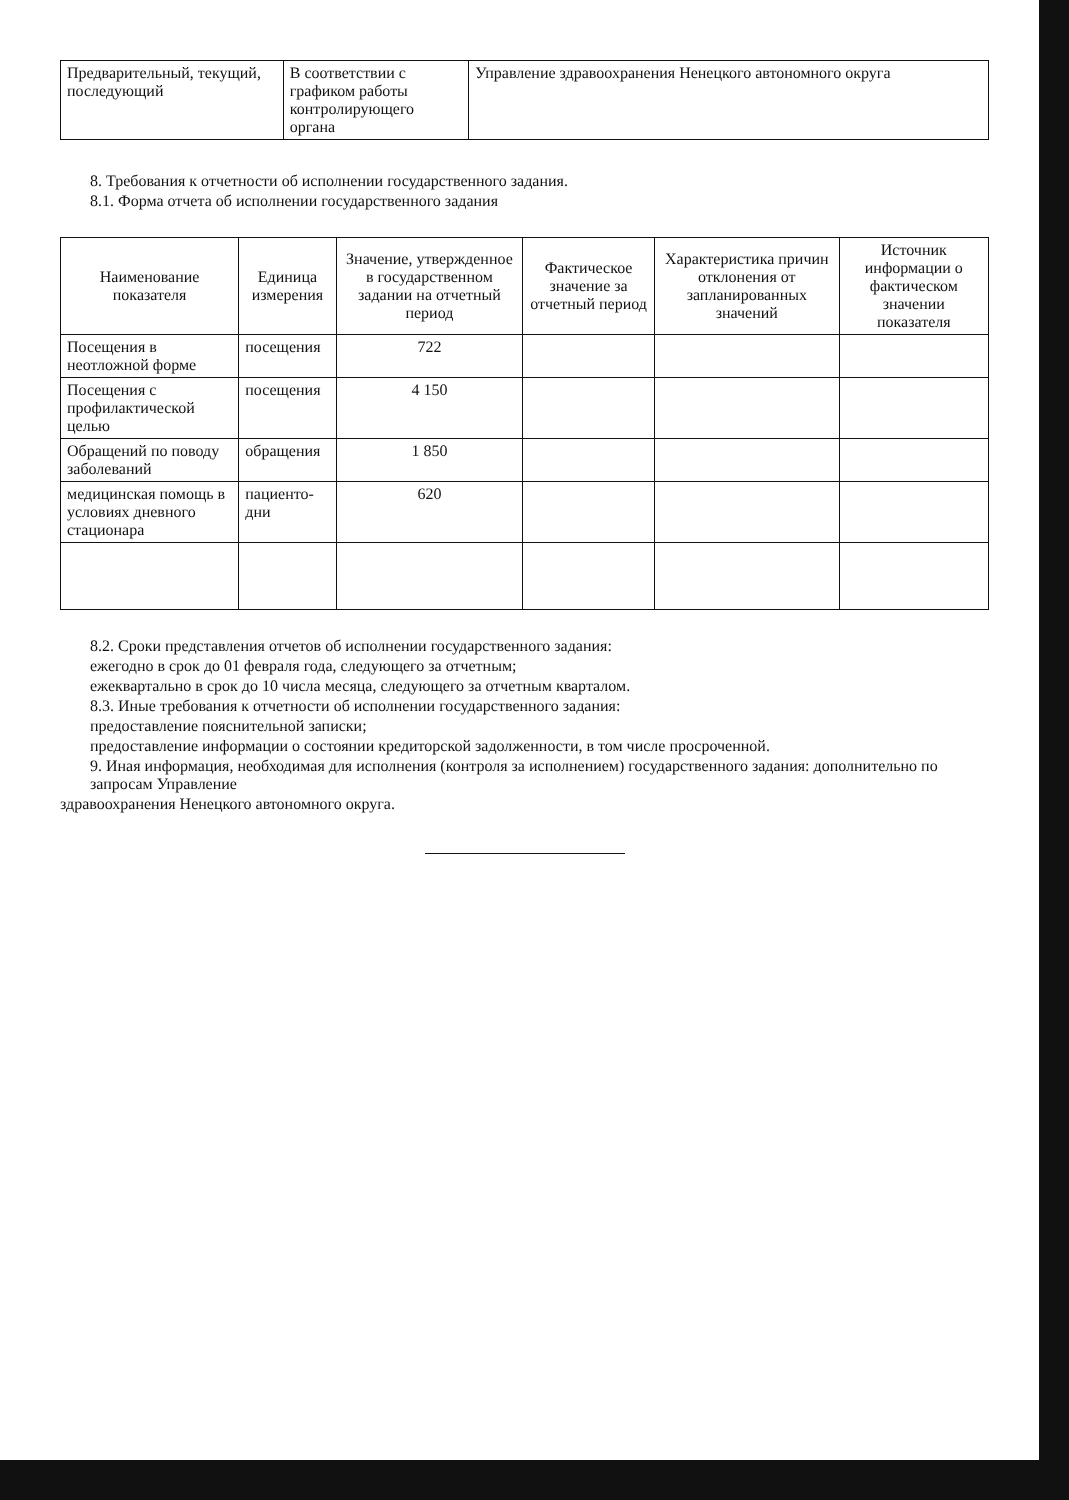| Предварительный, текущий, последующий | В соответствии с графиком работы контролирующего органа | Управление здравоохранения Ненецкого автономного округа |
8. Требования к отчетности об исполнении государственного задания.
8.1. Форма отчета об исполнении государственного задания
| Наименование показателя | Единица измерения | Значение, утвержденное в государственном задании на отчетный период | Фактическое значение за отчетный период | Характеристика причин отклонения от запланированных значений | Источник информации о фактическом значении показателя |
| --- | --- | --- | --- | --- | --- |
| Посещения в неотложной форме | посещения | 722 | | | |
| Посещения с профилактической целью | посещения | 4 150 | | | |
| Обращений по поводу заболеваний | обращения | 1 850 | | | |
| медицинская помощь в условиях дневного стационара | пациенто-дни | 620 | | | |
8.2. Сроки представления отчетов об исполнении государственного задания:
ежегодно в срок до 01 февраля года, следующего за отчетным;
ежеквартально в срок до 10 числа месяца, следующего за отчетным кварталом.
8.3. Иные требования к отчетности об исполнении государственного задания:
предоставление пояснительной записки;
предоставление информации о состоянии кредиторской задолженности, в том числе просроченной.
9. Иная информация, необходимая для исполнения (контроля за исполнением) государственного задания: дополнительно по запросам Управление
здравоохранения Ненецкого автономного округа.